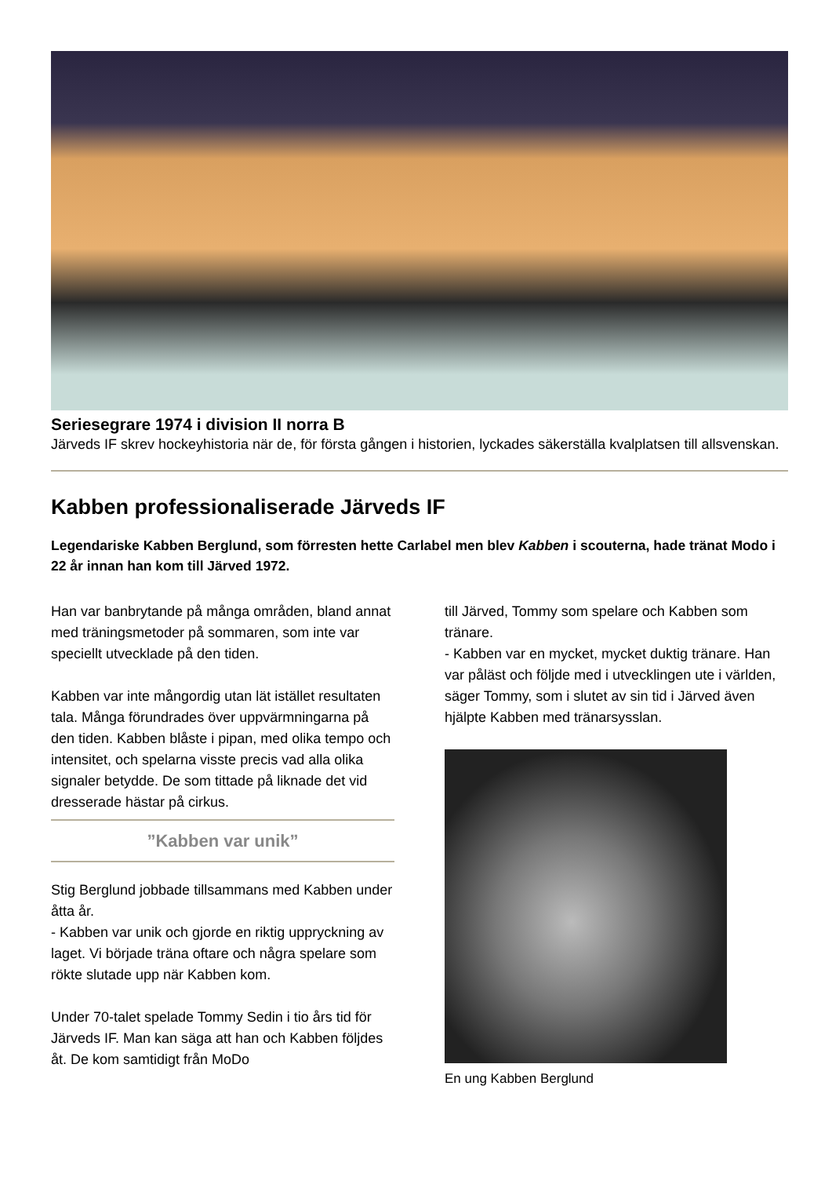Seriesegrare 1974 i division II norra B
Järveds IF skrev hockeyhistoria när de, för första gången i historien, lyckades säkerställa kvalplatsen till allsvenskan.
Kabben professionaliserade Järveds IF
Legendariske Kabben Berglund, som förresten hette Carlabel men blev Kabben i scouterna, hade tränat Modo i 22 år innan han kom till Järved 1972.
Han var banbrytande på många områden, bland annat med träningsmetoder på sommaren, som inte var speciellt utvecklade på den tiden.
Kabben var inte mångordig utan lät istället resultaten tala. Många förundrades över uppvärmningarna på den tiden. Kabben blåste i pipan, med olika tempo och intensitet, och spelarna visste precis vad alla olika signaler betydde. De som tittade på liknade det vid dresserade hästar på cirkus.
”Kabben var unik”
Stig Berglund jobbade tillsammans med Kabben under åtta år.
- Kabben var unik och gjorde en riktig uppryckning av laget. Vi började träna oftare och några spelare som rökte slutade upp när Kabben kom.
Under 70-talet spelade Tommy Sedin i tio års tid för Järveds IF. Man kan säga att han och Kabben följdes åt. De kom samtidigt från MoDo
till Järved, Tommy som spelare och Kabben som tränare.
- Kabben var en mycket, mycket duktig tränare. Han var påläst och följde med i utvecklingen ute i världen, säger Tommy, som i slutet av sin tid i Järved även hjälpte Kabben med tränarsysslan.
En ung Kabben Berglund